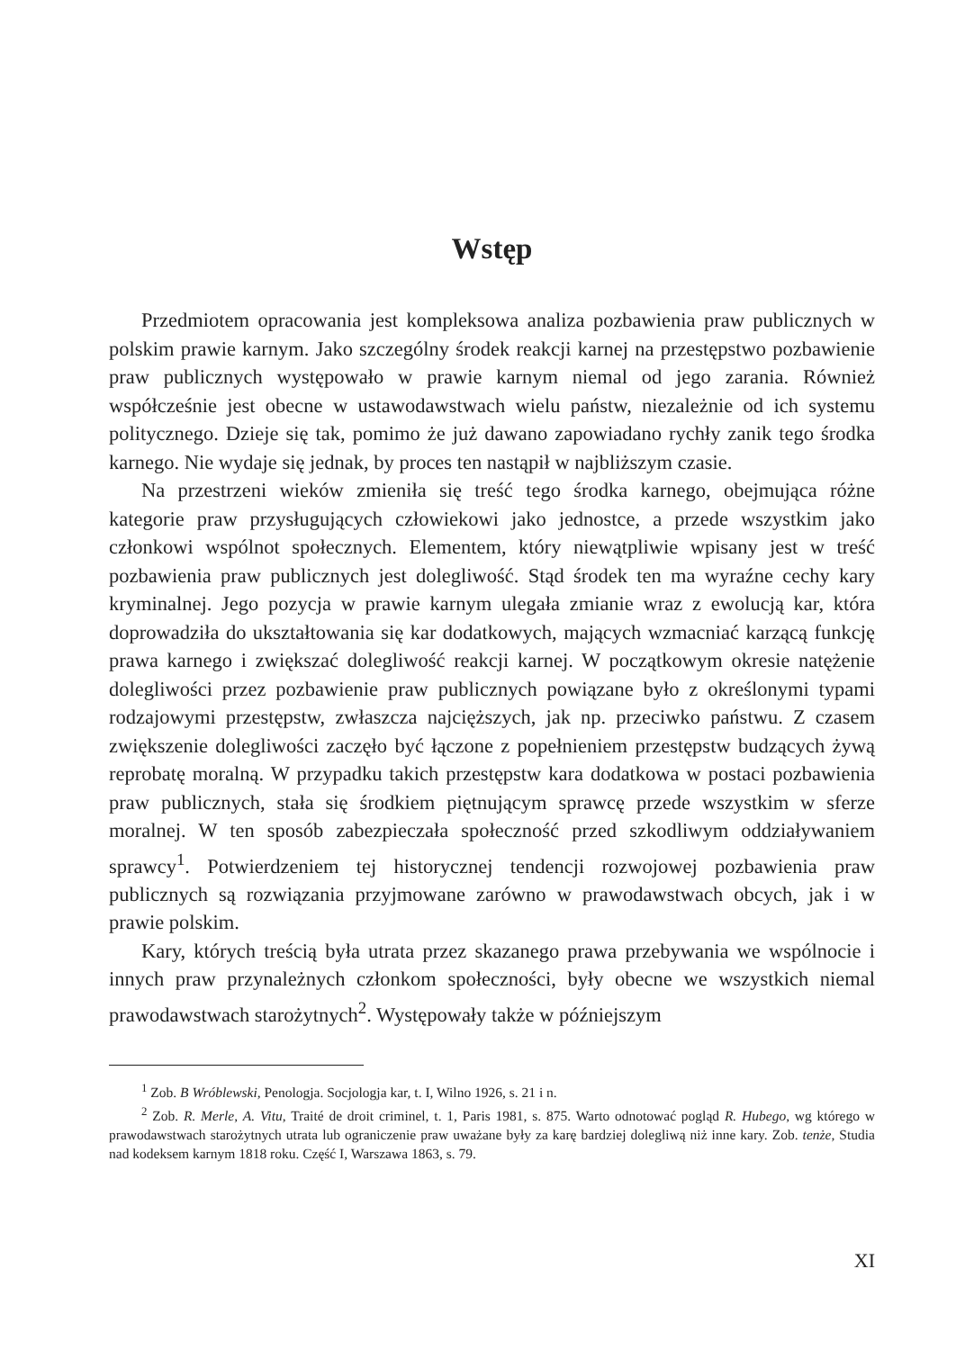Wstęp
Przedmiotem opracowania jest kompleksowa analiza pozbawienia praw publicznych w polskim prawie karnym. Jako szczególny środek reakcji karnej na przestępstwo pozbawienie praw publicznych występowało w prawie karnym niemal od jego zarania. Również współcześnie jest obecne w ustawodawstwach wielu państw, niezależnie od ich systemu politycznego. Dzieje się tak, pomimo że już dawano zapowiadano rychły zanik tego środka karnego. Nie wydaje się jednak, by proces ten nastąpił w najbliższym czasie.
Na przestrzeni wieków zmieniła się treść tego środka karnego, obejmująca różne kategorie praw przysługujących człowiekowi jako jednostce, a przede wszystkim jako członkowi wspólnot społecznych. Elementem, który niewątpliwie wpisany jest w treść pozbawienia praw publicznych jest dolegliwość. Stąd środek ten ma wyraźne cechy kary kryminalnej. Jego pozycja w prawie karnym ulegała zmianie wraz z ewolucją kar, która doprowadziła do ukształtowania się kar dodatkowych, mających wzmacniać karzącą funkcję prawa karnego i zwiększać dolegliwość reakcji karnej. W początkowym okresie natężenie dolegliwości przez pozbawienie praw publicznych powiązane było z określonymi typami rodzajowymi przestępstw, zwłaszcza najcięższych, jak np. przeciwko państwu. Z czasem zwiększenie dolegliwości zaczęło być łączone z popełnieniem przestępstw budzących żywą reprobatę moralną. W przypadku takich przestępstw kara dodatkowa w postaci pozbawienia praw publicznych, stała się środkiem piętnującym sprawcę przede wszystkim w sferze moralnej. W ten sposób zabezpieczała społeczność przed szkodliwym oddziaływaniem sprawcy<sup>1</sup>. Potwierdzeniem tej historycznej tendencji rozwojowej pozbawienia praw publicznych są rozwiązania przyjmowane zarówno w prawodawstwach obcych, jak i w prawie polskim.
Kary, których treścią była utrata przez skazanego prawa przebywania we wspólnocie i innych praw przynależnych członkom społeczności, były obecne we wszystkich niemal prawodawstwach starożytnych<sup>2</sup>. Występowały także w późniejszym
<sup>1</sup> Zob. B Wróblewski, Penologja. Socjologja kar, t. I, Wilno 1926, s. 21 i n.
<sup>2</sup> Zob. R. Merle, A. Vitu, Traité de droit criminel, t. 1, Paris 1981, s. 875. Warto odnotować pogląd R. Hubego, wg którego w prawodawstwach starożytnych utrata lub ograniczenie praw uważane były za karę bardziej dolegliwą niż inne kary. Zob. tenże, Studia nad kodeksem karnym 1818 roku. Część I, Warszawa 1863, s. 79.
XI